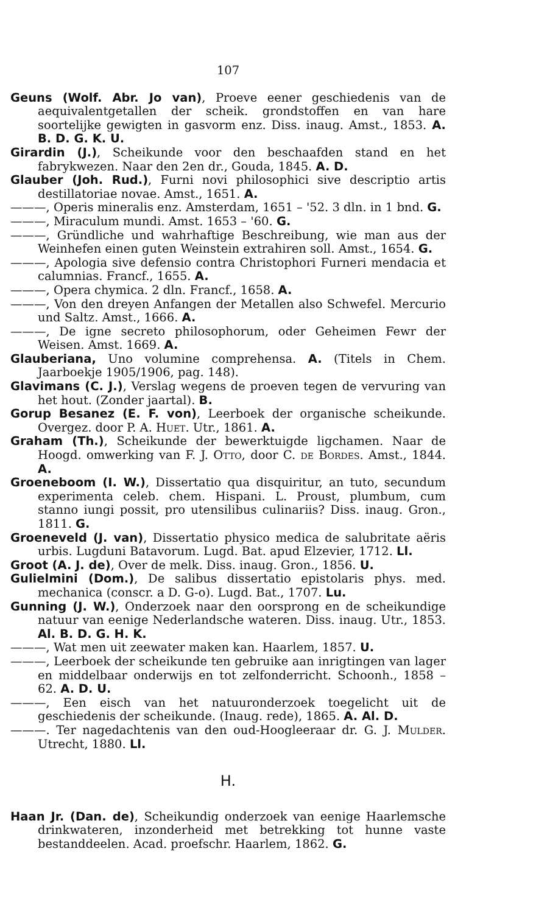107
Geuns (Wolf. Abr. Jo van), Proeve eener geschiedenis van de aequivalentgetallen der scheik. grondstoffen en van hare soortelijke gewigten in gasvorm enz. Diss. inaug. Amst., 1853. A. B. D. G. K. U.
Girardin (J.), Scheikunde voor den beschaafden stand en het fabrykwezen. Naar den 2en dr., Gouda, 1845. A. D.
Glauber (Joh. Rud.), Furni novi philosophici sive descriptio artis destillatoriae novae. Amst., 1651. A.
———, Operis mineralis enz. Amsterdam, 1651 – '52. 3 dln. in 1 bnd. G.
———, Miraculum mundi. Amst. 1653 – '60. G.
———, Gründliche und wahrhaftige Beschreibung, wie man aus der Weinhefen einen guten Weinstein extrahiren soll. Amst., 1654. G.
———, Apologia sive defensio contra Christophori Furneri mendacia et calumnias. Francf., 1655. A.
———, Opera chymica. 2 dln. Francf., 1658. A.
———, Von den dreyen Anfangen der Metallen also Schwefel. Mercurio und Saltz. Amst., 1666. A.
———, De igne secreto philosophorum, oder Geheimen Fewr der Weisen. Amst. 1669. A.
Glauberiana, Uno volumine comprehensa. A. (Titels in Chem. Jaarboekje 1905/1906, pag. 148).
Glavimans (C. J.), Verslag wegens de proeven tegen de vervuring van het hout. (Zonder jaartal). B.
Gorup Besanez (E. F. von), Leerboek der organische scheikunde. Overgez. door P. A. Huet. Utr., 1861. A.
Graham (Th.), Scheikunde der bewerktuigde ligchamen. Naar de Hoogd. omwerking van F. J. Otto, door C. de Bordes. Amst., 1844. A.
Groeneboom (I. W.), Dissertatio qua disquiritur, an tuto, secundum experimenta celeb. chem. Hispani. L. Proust, plumbum, cum stanno iungi possit, pro utensilibus culinariis? Diss. inaug. Gron., 1811. G.
Groeneveld (J. van), Dissertatio physico medica de salubritate aëris urbis. Lugduni Batavorum. Lugd. Bat. apud Elzevier, 1712. Ll.
Groot (A. J. de), Over de melk. Diss. inaug. Gron., 1856. U.
Gulielmini (Dom.), De salibus dissertatio epistolaris phys. med. mechanica (conscr. a D. G-o). Lugd. Bat., 1707. Lu.
Gunning (J. W.), Onderzoek naar den oorsprong en de scheikundige natuur van eenige Nederlandsche wateren. Diss. inaug. Utr., 1853. Al. B. D. G. H. K.
———, Wat men uit zeewater maken kan. Haarlem, 1857. U.
———, Leerboek der scheikunde ten gebruike aan inrigtingen van lager en middelbaar onderwijs en tot zelfonderricht. Schoonh., 1858 – 62. A. D. U.
———, Een eisch van het natuuronderzoek toegelicht uit de geschiedenis der scheikunde. (Inaug. rede), 1865. A. Al. D.
———. Ter nagedachtenis van den oud-Hoogleeraar dr. G. J. Mulder. Utrecht, 1880. Ll.
H.
Haan Jr. (Dan. de), Scheikundig onderzoek van eenige Haarlemsche drinkwateren, inzonderheid met betrekking tot hunne vaste bestanddeelen. Acad. proefschr. Haarlem, 1862. G.